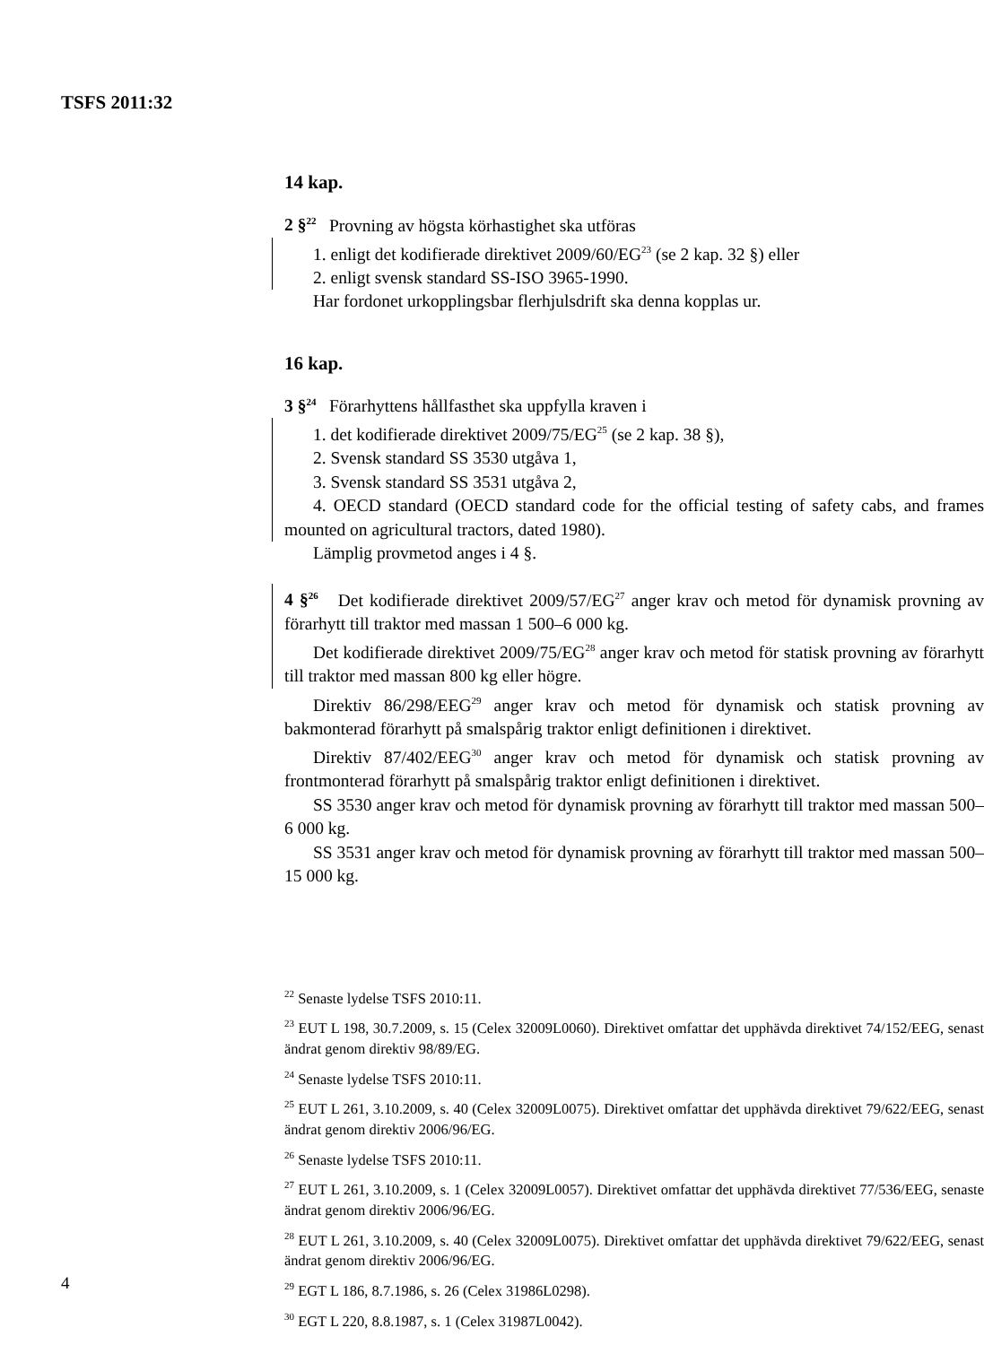TSFS 2011:32
14 kap.
2 §<sup>22</sup> Provning av högsta körhastighet ska utföras
1. enligt det kodifierade direktivet 2009/60/EG<sup>23</sup> (se 2 kap. 32 §) eller
2. enligt svensk standard SS-ISO 3965-1990.
Har fordonet urkopplingsbar flerhjulsdrift ska denna kopplas ur.
16 kap.
3 §<sup>24</sup> Förarhyttens hållfasthet ska uppfylla kraven i
1. det kodifierade direktivet 2009/75/EG<sup>25</sup> (se 2 kap. 38 §),
2. Svensk standard SS 3530 utgåva 1,
3. Svensk standard SS 3531 utgåva 2,
4. OECD standard (OECD standard code for the official testing of safety cabs, and frames mounted on agricultural tractors, dated 1980).
Lämplig provmetod anges i 4 §.
4 §<sup>26</sup> Det kodifierade direktivet 2009/57/EG<sup>27</sup> anger krav och metod för dynamisk provning av förarhytt till traktor med massan 1 500–6 000 kg.
Det kodifierade direktivet 2009/75/EG<sup>28</sup> anger krav och metod för statisk provning av förarhytt till traktor med massan 800 kg eller högre.
Direktiv 86/298/EEG<sup>29</sup> anger krav och metod för dynamisk och statisk provning av bakmonterad förarhytt på smalspårig traktor enligt definitionen i direktivet.
Direktiv 87/402/EEG<sup>30</sup> anger krav och metod för dynamisk och statisk provning av frontmonterad förarhytt på smalspårig traktor enligt definitionen i direktivet.
SS 3530 anger krav och metod för dynamisk provning av förarhytt till traktor med massan 500–6 000 kg.
SS 3531 anger krav och metod för dynamisk provning av förarhytt till traktor med massan 500–15 000 kg.
<sup>22</sup> Senaste lydelse TSFS 2010:11.
<sup>23</sup> EUT L 198, 30.7.2009, s. 15 (Celex 32009L0060). Direktivet omfattar det upphävda direktivet 74/152/EEG, senast ändrat genom direktiv 98/89/EG.
<sup>24</sup> Senaste lydelse TSFS 2010:11.
<sup>25</sup> EUT L 261, 3.10.2009, s. 40 (Celex 32009L0075). Direktivet omfattar det upphävda direktivet 79/622/EEG, senast ändrat genom direktiv 2006/96/EG.
<sup>26</sup> Senaste lydelse TSFS 2010:11.
<sup>27</sup> EUT L 261, 3.10.2009, s. 1 (Celex 32009L0057). Direktivet omfattar det upphävda direktivet 77/536/EEG, senaste ändrat genom direktiv 2006/96/EG.
<sup>28</sup> EUT L 261, 3.10.2009, s. 40 (Celex 32009L0075). Direktivet omfattar det upphävda direktivet 79/622/EEG, senast ändrat genom direktiv 2006/96/EG.
<sup>29</sup> EGT L 186, 8.7.1986, s. 26 (Celex 31986L0298).
<sup>30</sup> EGT L 220, 8.8.1987, s. 1 (Celex 31987L0042).
4